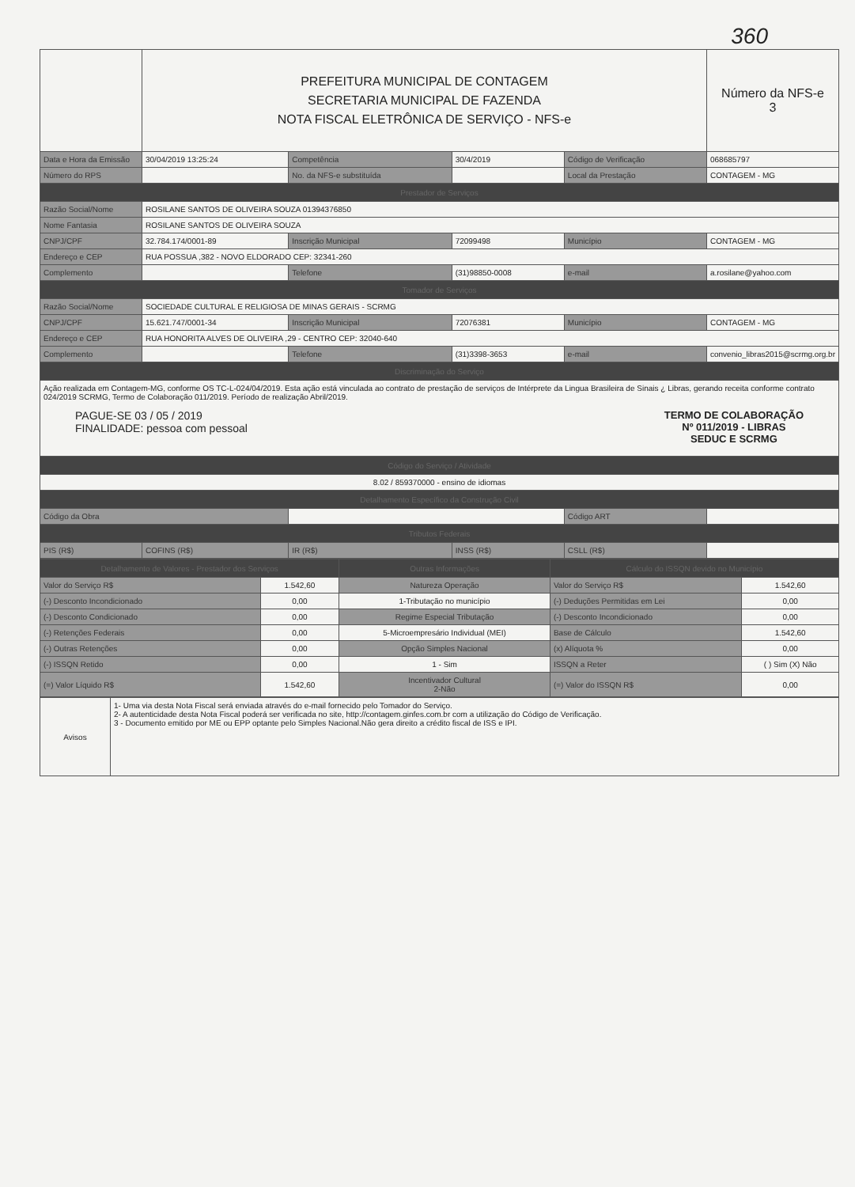360
| | PREFEITURA MUNICIPAL DE CONTAGEM SECRETARIA MUNICIPAL DE FAZENDA NOTA FISCAL ELETRÔNICA DE SERVIÇO - NFS-e | | | | Número da NFS-e 3 |
| Data e Hora da Emissão | 30/04/2019 13:25:24 | Competência | 30/4/2019 | Código de Verificação | 068685797 |
| Número do RPS | | No. da NFS-e substituída | | Local da Prestação | CONTAGEM - MG |
| Prestador de Serviços | | | | | |
| Razão Social/Nome | ROSILANE SANTOS DE OLIVEIRA SOUZA 01394376850 | | | | |
| Nome Fantasia | ROSILANE SANTOS DE OLIVEIRA SOUZA | | | | |
| CNPJ/CPF | 32.784.174/0001-89 | Inscrição Municipal | 72099498 | Município | CONTAGEM - MG |
| Endereço e CEP | RUA POSSUA ,382 - NOVO ELDORADO CEP: 32341-260 | | | | |
| Complemento | | Telefone | (31)98850-0008 | e-mail | a.rosilane@yahoo.com |
| Tomador de Serviços | | | | | |
| Razão Social/Nome | SOCIEDADE CULTURAL E RELIGIOSA DE MINAS GERAIS - SCRMG | | | | |
| CNPJ/CPF | 15.621.747/0001-34 | Inscrição Municipal | 72076381 | Município | CONTAGEM - MG |
| Endereço e CEP | RUA HONORITA ALVES DE OLIVEIRA ,29 - CENTRO CEP: 32040-640 | | | | |
| Complemento | | Telefone | (31)3398-3653 | e-mail | convenio_libras2015@scrmg.org.br |
| Discriminação do Serviço | | | | | |
| Ação realizada em Contagem-MG, conforme OS TC-L-024/04/2019. Esta ação está vinculada ao contrato de prestação de serviços de Intérprete da Lingua Brasileira de Sinais ¿ Libras, gerando receita conforme contrato 024/2019 SCRMG, Termo de Colaboração 011/2019. Período de realização Abril/2019. PAGUE-SE 03 / 05 / 2019 FINALIDADE: pessoa com pessoal TERMO DE COLABORAÇÃO Nº 011/2019 - LIBRAS SEDUC E SCRMG | | | | | |
| Código do Serviço / Atividade | | | | | |
| 8.02 / 859370000 - ensino de idiomas | | | | | |
| Detalhamento Específico da Construção Civil | | | | | |
| Código da Obra | | | | Código ART | |
| Tributos Federais | | | | | |
| PIS (R$) | COFINS (R$) | IR (R$) | INSS (R$) | CSLL (R$) | |
| Detalhamento de Valores - Prestador dos Serviços | | Outras Informações | Cálculo do ISSQN devido no Município | |
| Valor do Serviço R$ | 1.542,60 | Natureza Operação | Valor do Serviço R$ | 1.542,60 |
| (-) Desconto Incondicionado | 0,00 | 1-Tributação no município | (-) Deduções Permitidas em Lei | 0,00 |
| (-) Desconto Condicionado | 0,00 | Regime Especial Tributação | (-) Desconto Incondicionado | 0,00 |
| (-) Retenções Federais | 0,00 | 5-Microempresário Individual (MEI) | Base de Cálculo | 1.542,60 |
| (-) Outras Retenções | 0,00 | Opção Simples Nacional | (x) Alíquota % | 0,00 |
| (-) ISSQN Retido | 0,00 | 1 - Sim | ISSQN a Reter | ( ) Sim (X) Não |
| (=) Valor Líquido R$ | 1.542,60 | Incentivador Cultural 2-Não | (=) Valor do ISSQN R$ | 0,00 |
| Avisos | 1- Uma via desta Nota Fiscal será enviada através do e-mail fornecido pelo Tomador do Serviço. 2- A autenticidade desta Nota Fiscal poderá ser verificada no site, http://contagem.ginfes.com.br com a utilização do Código de Verificação. 3 - Documento emitido por ME ou EPP optante pelo Simples Nacional.Não gera direito a crédito fiscal de ISS e IPI. |